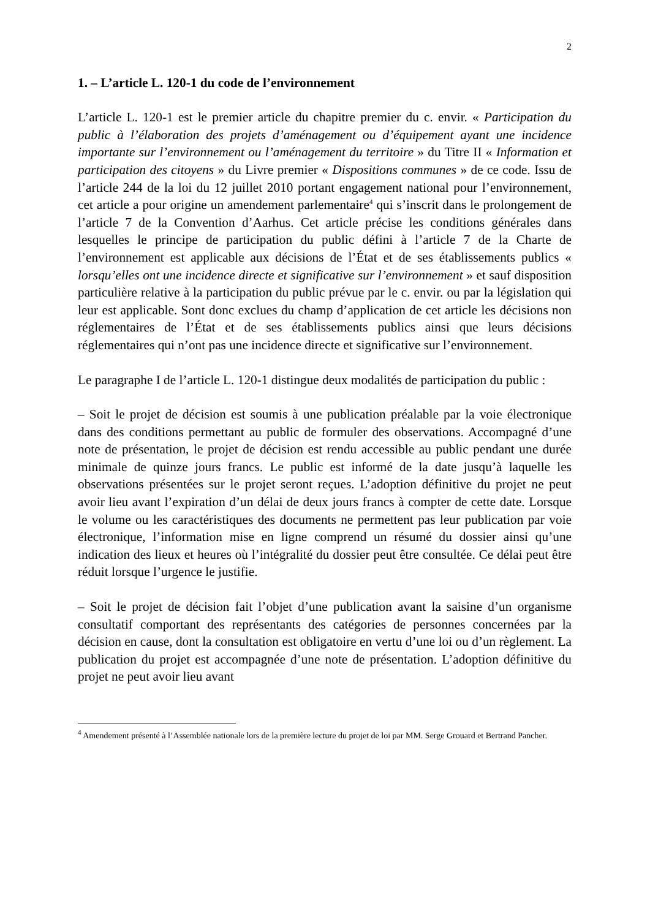2
1. – L’article L. 120-1 du code de l’environnement
L’article L. 120-1 est le premier article du chapitre premier du c. envir. « Participation du public à l’élaboration des projets d’aménagement ou d’équipement ayant une incidence importante sur l’environnement ou l’aménagement du territoire » du Titre II « Information et participation des citoyens » du Livre premier « Dispositions communes » de ce code. Issu de l’article 244 de la loi du 12 juillet 2010 portant engagement national pour l’environnement, cet article a pour origine un amendement parlementaire<sup>4</sup> qui s’inscrit dans le prolongement de l’article 7 de la Convention d’Aarhus. Cet article précise les conditions générales dans lesquelles le principe de participation du public défini à l’article 7 de la Charte de l’environnement est applicable aux décisions de l’État et de ses établissements publics « lorsqu’elles ont une incidence directe et significative sur l’environnement » et sauf disposition particulière relative à la participation du public prévue par le c. envir. ou par la législation qui leur est applicable. Sont donc exclues du champ d’application de cet article les décisions non réglementaires de l’État et de ses établissements publics ainsi que leurs décisions réglementaires qui n’ont pas une incidence directe et significative sur l’environnement.
Le paragraphe I de l’article L. 120-1 distingue deux modalités de participation du public :
– Soit le projet de décision est soumis à une publication préalable par la voie électronique dans des conditions permettant au public de formuler des observations. Accompagné d’une note de présentation, le projet de décision est rendu accessible au public pendant une durée minimale de quinze jours francs. Le public est informé de la date jusqu’à laquelle les observations présentées sur le projet seront reçues. L’adoption définitive du projet ne peut avoir lieu avant l’expiration d’un délai de deux jours francs à compter de cette date. Lorsque le volume ou les caractéristiques des documents ne permettent pas leur publication par voie électronique, l’information mise en ligne comprend un résumé du dossier ainsi qu’une indication des lieux et heures où l’intégralité du dossier peut être consultée. Ce délai peut être réduit lorsque l’urgence le justifie.
– Soit le projet de décision fait l’objet d’une publication avant la saisine d’un organisme consultatif comportant des représentants des catégories de personnes concernées par la décision en cause, dont la consultation est obligatoire en vertu d’une loi ou d’un règlement. La publication du projet est accompagnée d’une note de présentation. L’adoption définitive du projet ne peut avoir lieu avant
<sup>4</sup> Amendement présenté à l’Assemblée nationale lors de la première lecture du projet de loi par MM. Serge Grouard et Bertrand Pancher.